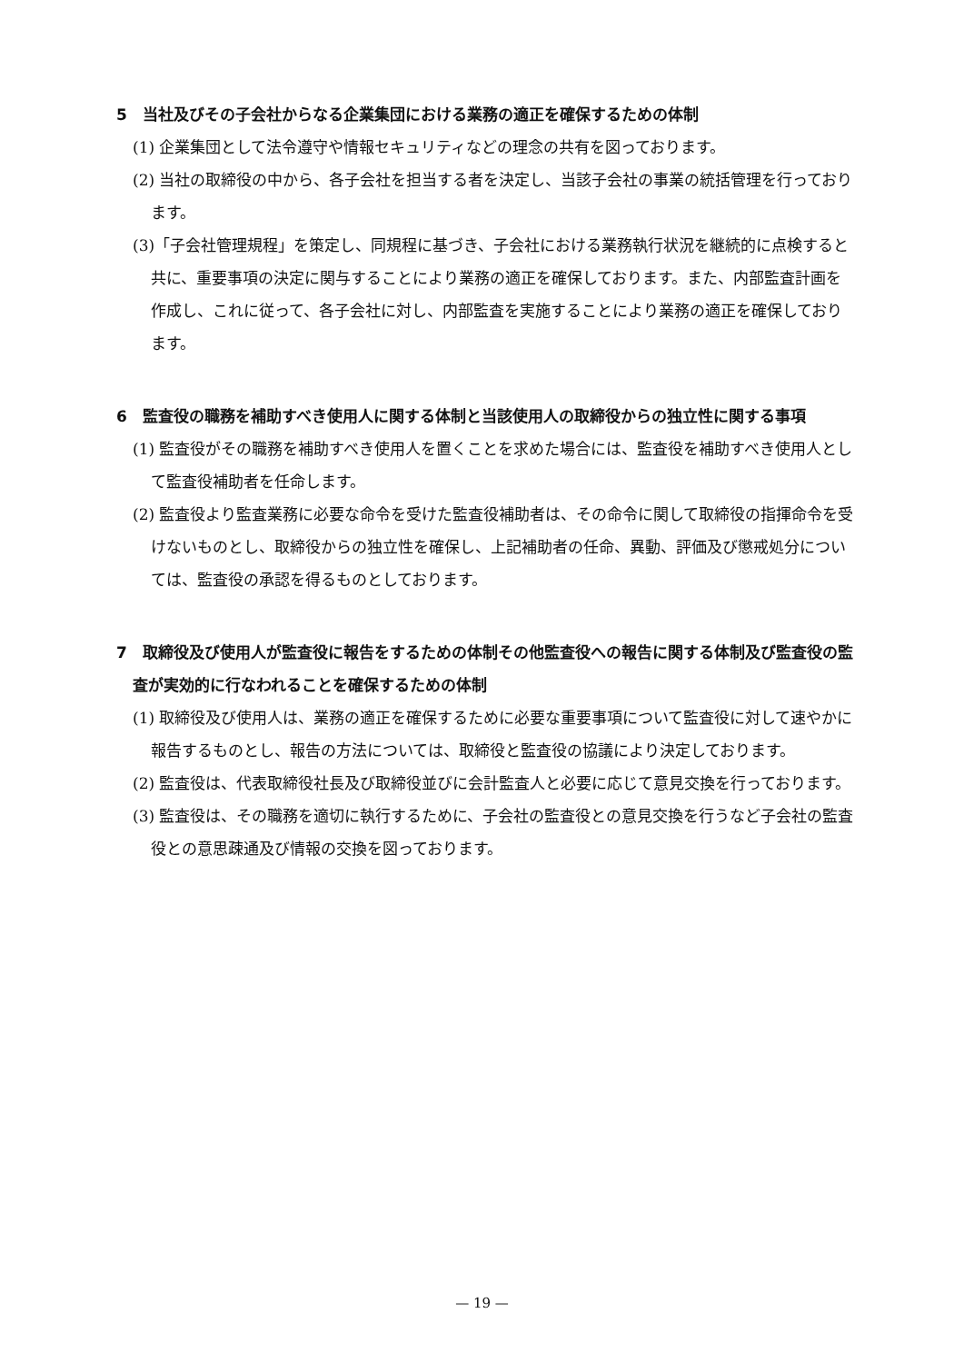5　当社及びその子会社からなる企業集団における業務の適正を確保するための体制
(1) 企業集団として法令遵守や情報セキュリティなどの理念の共有を図っております。
(2) 当社の取締役の中から、各子会社を担当する者を決定し、当該子会社の事業の統括管理を行っております。
(3)「子会社管理規程」を策定し、同規程に基づき、子会社における業務執行状況を継続的に点検すると共に、重要事項の決定に関与することにより業務の適正を確保しております。また、内部監査計画を作成し、これに従って、各子会社に対し、内部監査を実施することにより業務の適正を確保しております。
6　監査役の職務を補助すべき使用人に関する体制と当該使用人の取締役からの独立性に関する事項
(1) 監査役がその職務を補助すべき使用人を置くことを求めた場合には、監査役を補助すべき使用人として監査役補助者を任命します。
(2) 監査役より監査業務に必要な命令を受けた監査役補助者は、その命令に関して取締役の指揮命令を受けないものとし、取締役からの独立性を確保し、上記補助者の任命、異動、評価及び懲戒処分については、監査役の承認を得るものとしております。
7　取締役及び使用人が監査役に報告をするための体制その他監査役への報告に関する体制及び監査役の監査が実効的に行なわれることを確保するための体制
(1) 取締役及び使用人は、業務の適正を確保するために必要な重要事項について監査役に対して速やかに報告するものとし、報告の方法については、取締役と監査役の協議により決定しております。
(2) 監査役は、代表取締役社長及び取締役並びに会計監査人と必要に応じて意見交換を行っております。
(3) 監査役は、その職務を適切に執行するために、子会社の監査役との意見交換を行うなど子会社の監査役との意思疎通及び情報の交換を図っております。
— 19 —